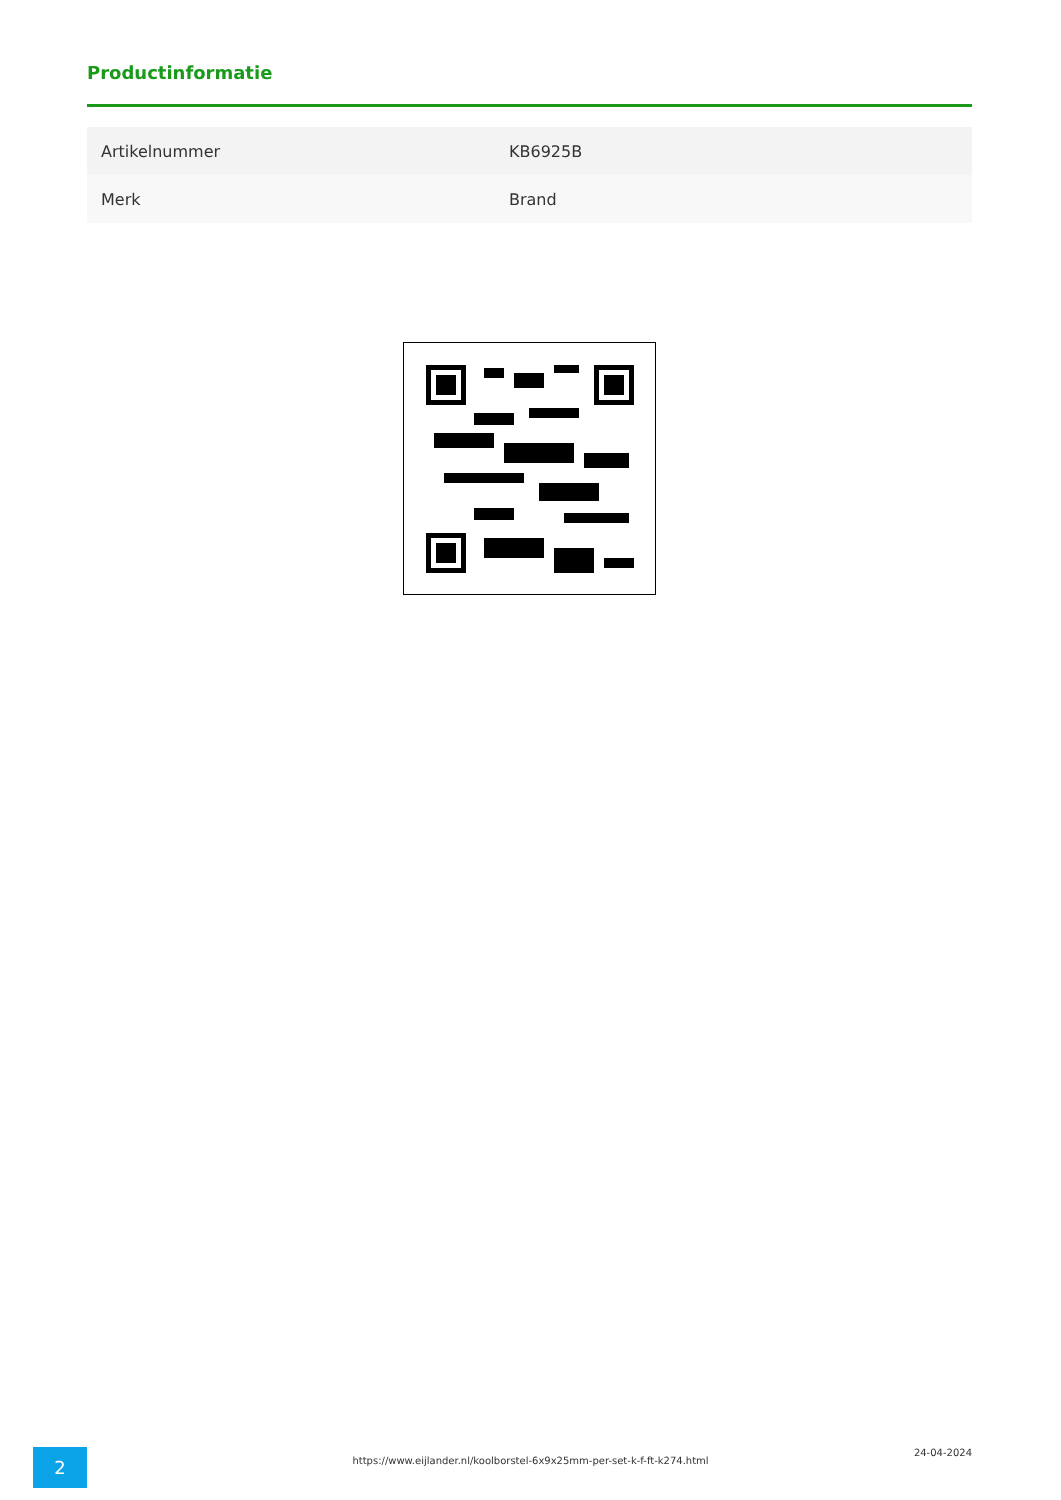Productinformatie
| Artikelnummer | KB6925B |
| Merk | Brand |
2
https://www.eijlander.nl/koolborstel-6x9x25mm-per-set-k-f-ft-k274.html
24-04-2024